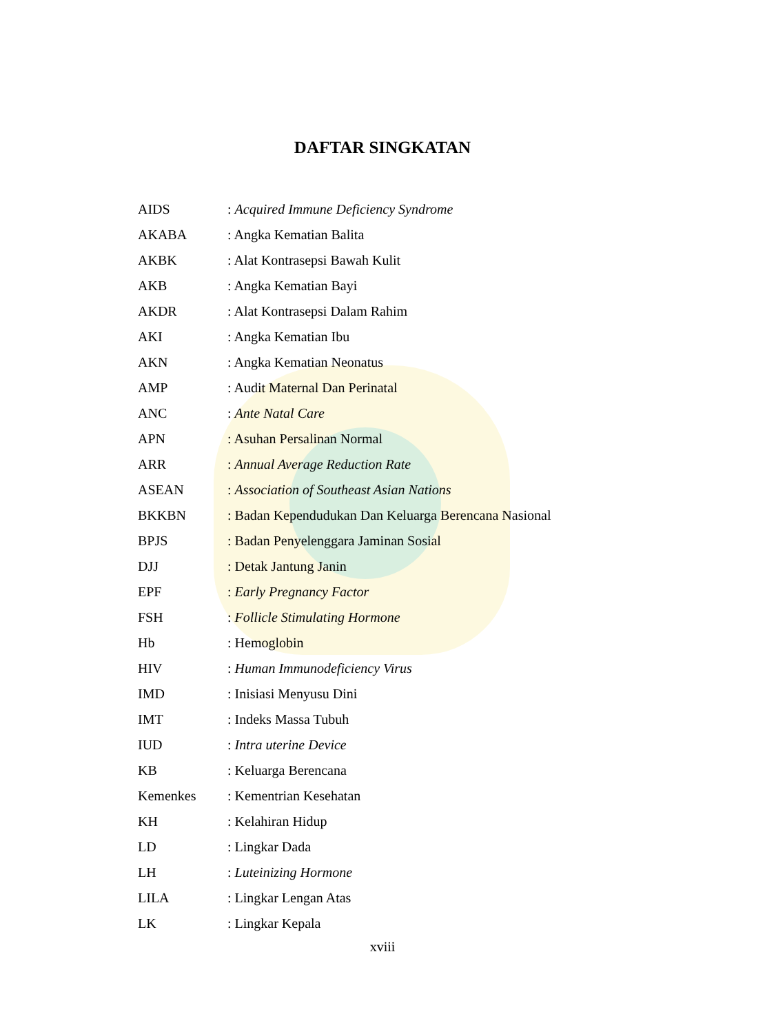DAFTAR SINGKATAN
| AIDS | : Acquired Immune Deficiency Syndrome |
| AKABA | : Angka Kematian Balita |
| AKBK | : Alat Kontrasepsi Bawah Kulit |
| AKB | : Angka Kematian Bayi |
| AKDR | : Alat Kontrasepsi Dalam Rahim |
| AKI | : Angka Kematian Ibu |
| AKN | : Angka Kematian Neonatus |
| AMP | : Audit Maternal Dan Perinatal |
| ANC | : Ante Natal Care |
| APN | : Asuhan Persalinan Normal |
| ARR | : Annual Average Reduction Rate |
| ASEAN | : Association of Southeast Asian Nations |
| BKKBN | : Badan Kependudukan Dan Keluarga Berencana Nasional |
| BPJS | : Badan Penyelenggara Jaminan Sosial |
| DJJ | : Detak Jantung Janin |
| EPF | : Early Pregnancy Factor |
| FSH | : Follicle Stimulating Hormone |
| Hb | : Hemoglobin |
| HIV | : Human Immunodeficiency Virus |
| IMD | : Inisiasi Menyusu Dini |
| IMT | : Indeks Massa Tubuh |
| IUD | : Intra uterine Device |
| KB | : Keluarga Berencana |
| Kemenkes | : Kementrian Kesehatan |
| KH | : Kelahiran Hidup |
| LD | : Lingkar Dada |
| LH | : Luteinizing Hormone |
| LILA | : Lingkar Lengan Atas |
| LK | : Lingkar Kepala |
xviii